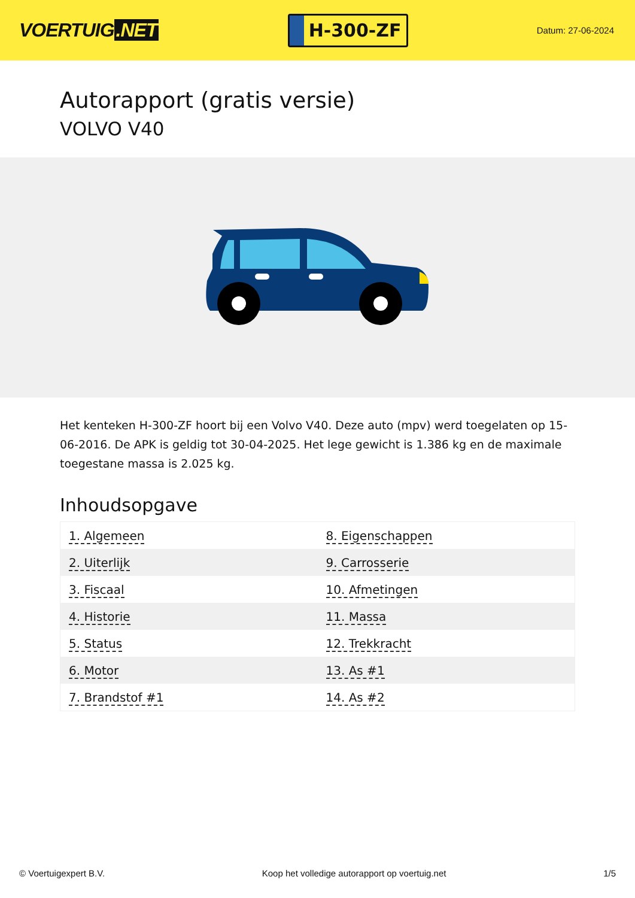VOERTUIG.NET
H-300-ZF
Datum: 27-06-2024
Autorapport (gratis versie)
VOLVO V40
Het kenteken H-300-ZF hoort bij een Volvo V40. Deze auto (mpv) werd toegelaten op 15-06-2016. De APK is geldig tot 30-04-2025. Het lege gewicht is 1.386 kg en de maximale toegestane massa is 2.025 kg.
Inhoudsopgave
| 1. Algemeen | 8. Eigenschappen |
| 2. Uiterlijk | 9. Carrosserie |
| 3. Fiscaal | 10. Afmetingen |
| 4. Historie | 11. Massa |
| 5. Status | 12. Trekkracht |
| 6. Motor | 13. As #1 |
| 7. Brandstof #1 | 14. As #2 |
© Voertuigexpert B.V. Koop het volledige autorapport op voertuig.net 1/5